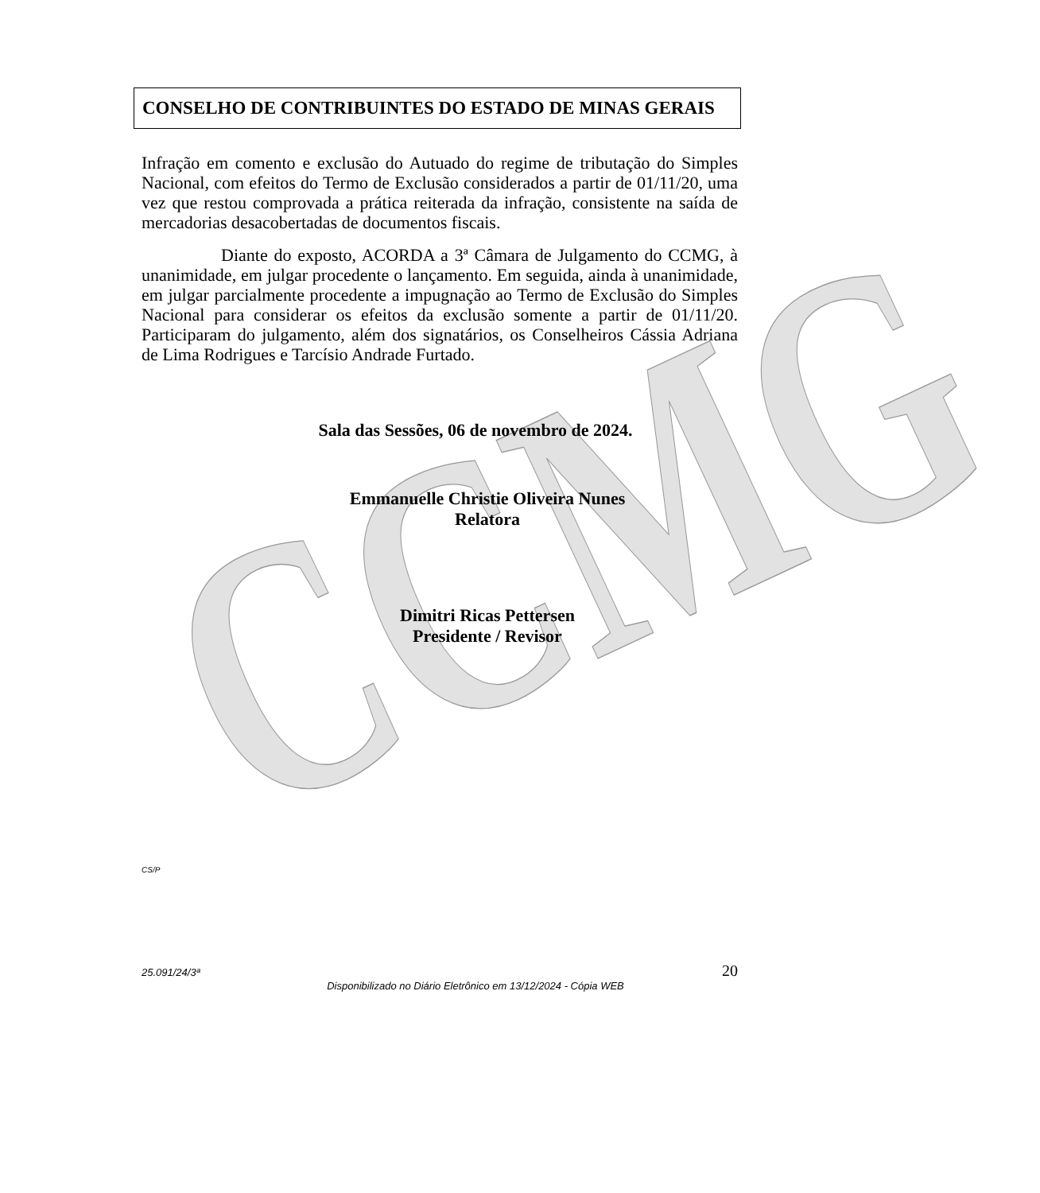CCMG
CONSELHO DE CONTRIBUINTES DO ESTADO DE MINAS GERAIS
Infração em comento e exclusão do Autuado do regime de tributação do Simples Nacional, com efeitos do Termo de Exclusão considerados a partir de 01/11/20, uma vez que restou comprovada a prática reiterada da infração, consistente na saída de mercadorias desacobertadas de documentos fiscais.
Diante do exposto, ACORDA a 3ª Câmara de Julgamento do CCMG, à unanimidade, em julgar procedente o lançamento. Em seguida, ainda à unanimidade, em julgar parcialmente procedente a impugnação ao Termo de Exclusão do Simples Nacional para considerar os efeitos da exclusão somente a partir de 01/11/20. Participaram do julgamento, além dos signatários, os Conselheiros Cássia Adriana de Lima Rodrigues e Tarcísio Andrade Furtado.
Sala das Sessões, 06 de novembro de 2024.
Emmanuelle Christie Oliveira Nunes
Relatora
Dimitri Ricas Pettersen
Presidente / Revisor
CS/P
25.091/24/3ª 20
Disponibilizado no Diário Eletrônico em 13/12/2024 - Cópia WEB